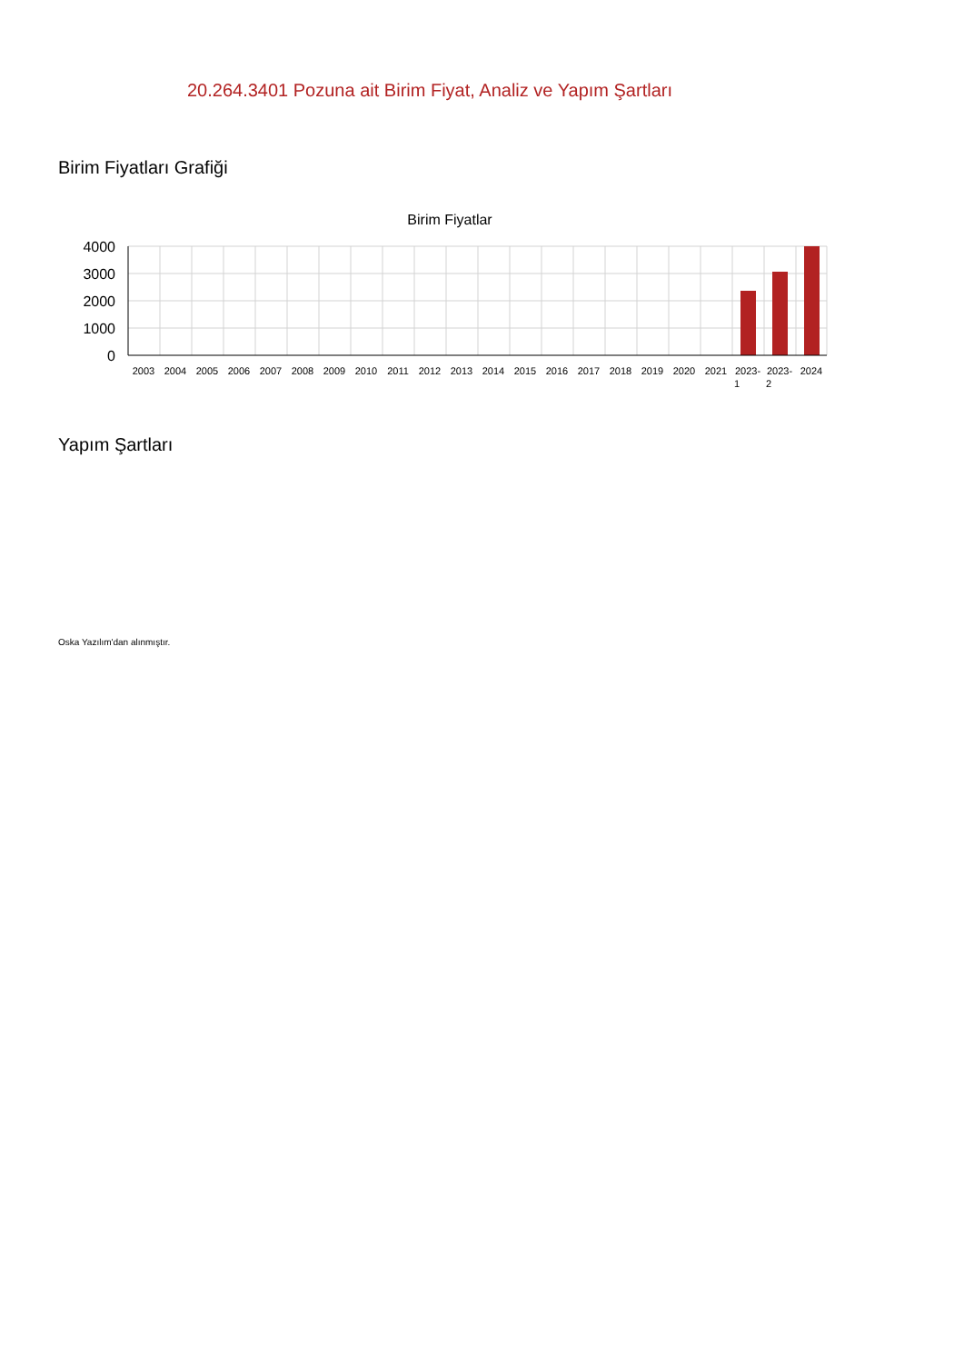20.264.3401 Pozuna ait Birim Fiyat, Analiz ve Yapım Şartları
Birim Fiyatları Grafiği
Birim Fiyatlar
4000
3000
2000
1000
0
2003
2004
2005
2006
2007
2008
2009
2010
2011
2012
2013
2014
2015
2016
2017
2018
2019
2020
2021
2023-
1
2023-
2
2024
Yapım Şartları
Oska Yazılım'dan alınmıştır.